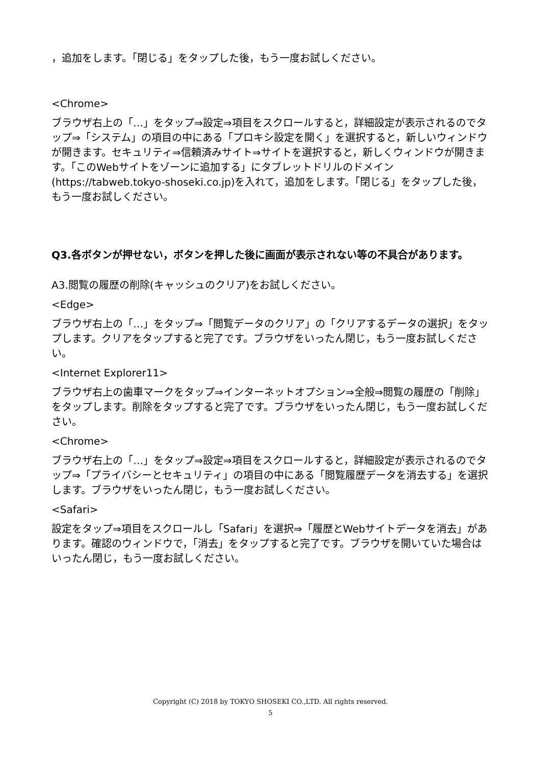，追加をします。「閉じる」をタップした後，もう一度お試しください。
<Chrome>
ブラウザ右上の「…」をタップ⇒設定⇒項目をスクロールすると，詳細設定が表示されるのでタップ⇒「システム」の項目の中にある「プロキシ設定を開く」を選択すると，新しいウィンドウが開きます。セキュリティ⇒信頼済みサイト⇒サイトを選択すると，新しくウィンドウが開きます。「このWebサイトをゾーンに追加する」にタブレットドリルのドメイン(https://tabweb.tokyo-shoseki.co.jp)を入れて，追加をします。「閉じる」をタップした後，もう一度お試しください。
Q3.各ボタンが押せない，ボタンを押した後に画面が表示されない等の不具合があります。
A3.閲覧の履歴の削除(キャッシュのクリア)をお試しください。
<Edge>
ブラウザ右上の「…」をタップ⇒「閲覧データのクリア」の「クリアするデータの選択」をタップします。クリアをタップすると完了です。ブラウザをいったん閉じ，もう一度お試しください。
<Internet Explorer11>
ブラウザ右上の歯車マークをタップ⇒インターネットオプション⇒全般⇒閲覧の履歴の「削除」をタップします。削除をタップすると完了です。ブラウザをいったん閉じ，もう一度お試しください。
<Chrome>
ブラウザ右上の「…」をタップ⇒設定⇒項目をスクロールすると，詳細設定が表示されるのでタップ⇒「プライバシーとセキュリティ」の項目の中にある「閲覧履歴データを消去する」を選択します。ブラウザをいったん閉じ，もう一度お試しください。
<Safari>
設定をタップ⇒項目をスクロールし「Safari」を選択⇒「履歴とWebサイトデータを消去」があります。確認のウィンドウで，「消去」をタップすると完了です。ブラウザを開いていた場合はいったん閉じ，もう一度お試しください。
Copyright (C) 2018 by TOKYO SHOSEKI CO.,LTD. All rights reserved.
5